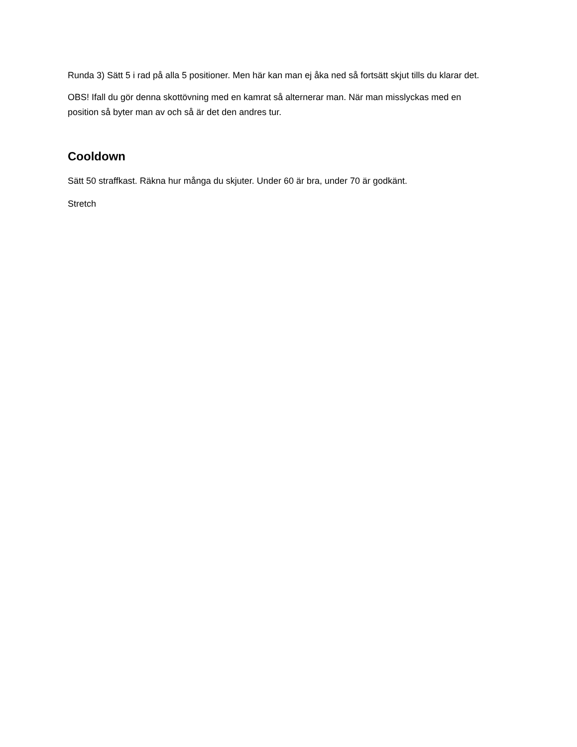Runda 3) Sätt 5 i rad på alla 5 positioner. Men här kan man ej åka ned så fortsätt skjut tills du klarar det.
OBS! Ifall du gör denna skottövning med en kamrat så alternerar man. När man misslyckas med en position så byter man av och så är det den andres tur.
Cooldown
Sätt 50 straffkast. Räkna hur många du skjuter. Under 60 är bra, under 70 är godkänt.
Stretch